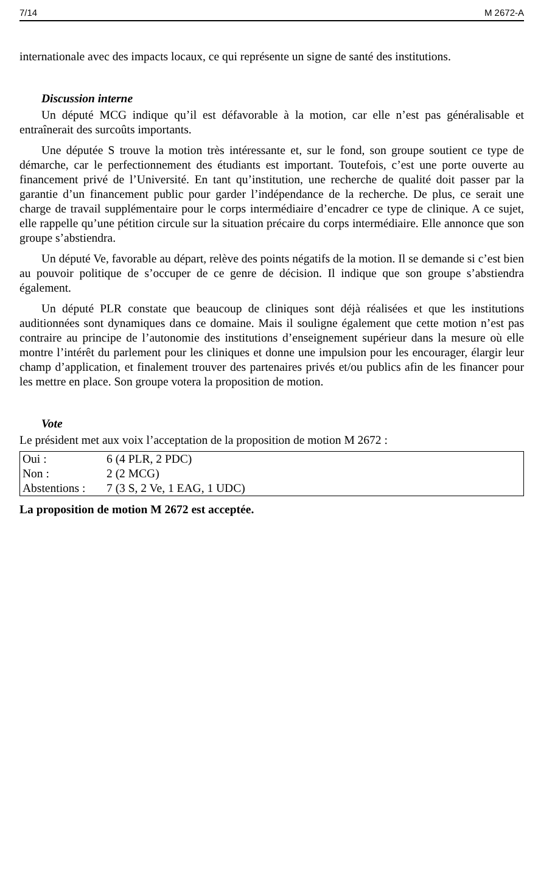7/14 M 2672-A
internationale avec des impacts locaux, ce qui représente un signe de santé des institutions.
Discussion interne
Un député MCG indique qu’il est défavorable à la motion, car elle n’est pas généralisable et entraînerait des surcoûts importants.
Une députée S trouve la motion très intéressante et, sur le fond, son groupe soutient ce type de démarche, car le perfectionnement des étudiants est important. Toutefois, c’est une porte ouverte au financement privé de l’Université. En tant qu’institution, une recherche de qualité doit passer par la garantie d’un financement public pour garder l’indépendance de la recherche. De plus, ce serait une charge de travail supplémentaire pour le corps intermédiaire d’encadrer ce type de clinique. A ce sujet, elle rappelle qu’une pétition circule sur la situation précaire du corps intermédiaire. Elle annonce que son groupe s’abstiendra.
Un député Ve, favorable au départ, relève des points négatifs de la motion. Il se demande si c’est bien au pouvoir politique de s’occuper de ce genre de décision. Il indique que son groupe s’abstiendra également.
Un député PLR constate que beaucoup de cliniques sont déjà réalisées et que les institutions auditionnées sont dynamiques dans ce domaine. Mais il souligne également que cette motion n’est pas contraire au principe de l’autonomie des institutions d’enseignement supérieur dans la mesure où elle montre l’intérêt du parlement pour les cliniques et donne une impulsion pour les encourager, élargir leur champ d’application, et finalement trouver des partenaires privés et/ou publics afin de les financer pour les mettre en place. Son groupe votera la proposition de motion.
Vote
Le président met aux voix l’acceptation de la proposition de motion M 2672 :
| Oui : | 6 (4 PLR, 2 PDC) |
| Non : | 2 (2 MCG) |
| Abstentions : | 7 (3 S, 2 Ve, 1 EAG, 1 UDC) |
La proposition de motion M 2672 est acceptée.